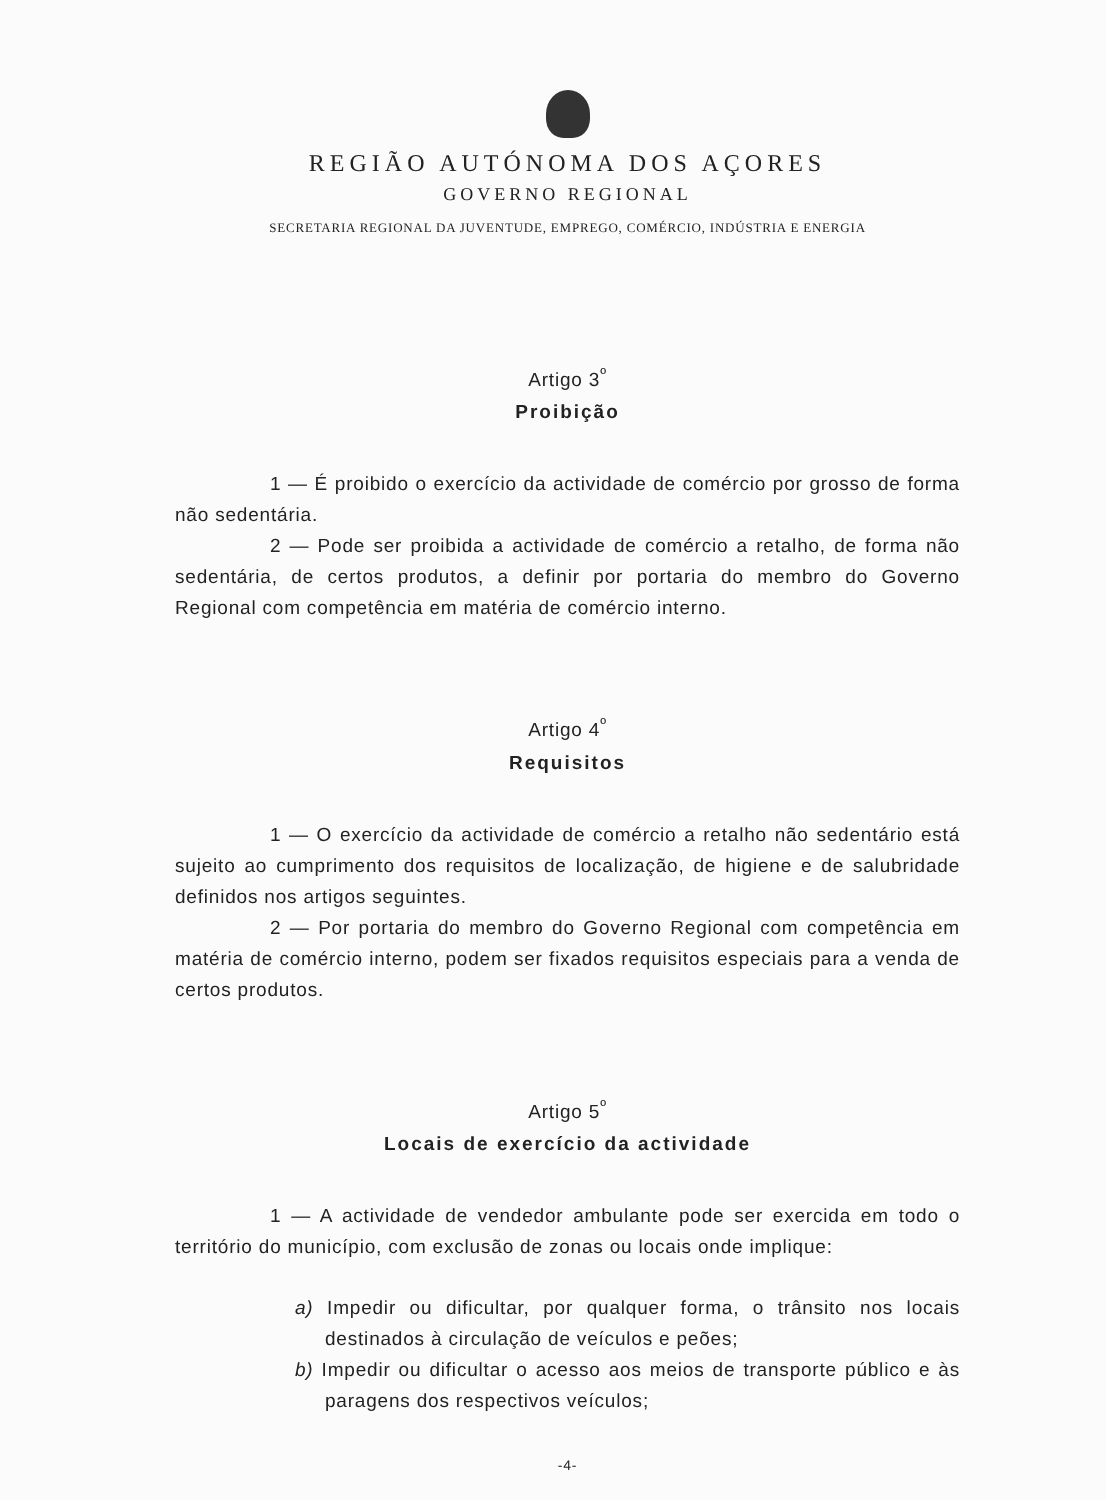REGIÃO AUTÓNOMA DOS AÇORES
GOVERNO REGIONAL
SECRETARIA REGIONAL DA JUVENTUDE, EMPREGO, COMÉRCIO, INDÚSTRIA E ENERGIA
Artigo 3<sup>º</sup>
Proibição
1 — É proibido o exercício da actividade de comércio por grosso de forma não sedentária.
2 — Pode ser proibida a actividade de comércio a retalho, de forma não sedentária, de certos produtos, a definir por portaria do membro do Governo Regional com competência em matéria de comércio interno.
Artigo 4<sup>º</sup>
Requisitos
1 — O exercício da actividade de comércio a retalho não sedentário está sujeito ao cumprimento dos requisitos de localização, de higiene e de salubridade definidos nos artigos seguintes.
2 — Por portaria do membro do Governo Regional com competência em matéria de comércio interno, podem ser fixados requisitos especiais para a venda de certos produtos.
Artigo 5<sup>º</sup>
Locais de exercício da actividade
1 — A actividade de vendedor ambulante pode ser exercida em todo o território do município, com exclusão de zonas ou locais onde implique:
a) Impedir ou dificultar, por qualquer forma, o trânsito nos locais destinados à circulação de veículos e peões;
b) Impedir ou dificultar o acesso aos meios de transporte público e às paragens dos respectivos veículos;
-4-